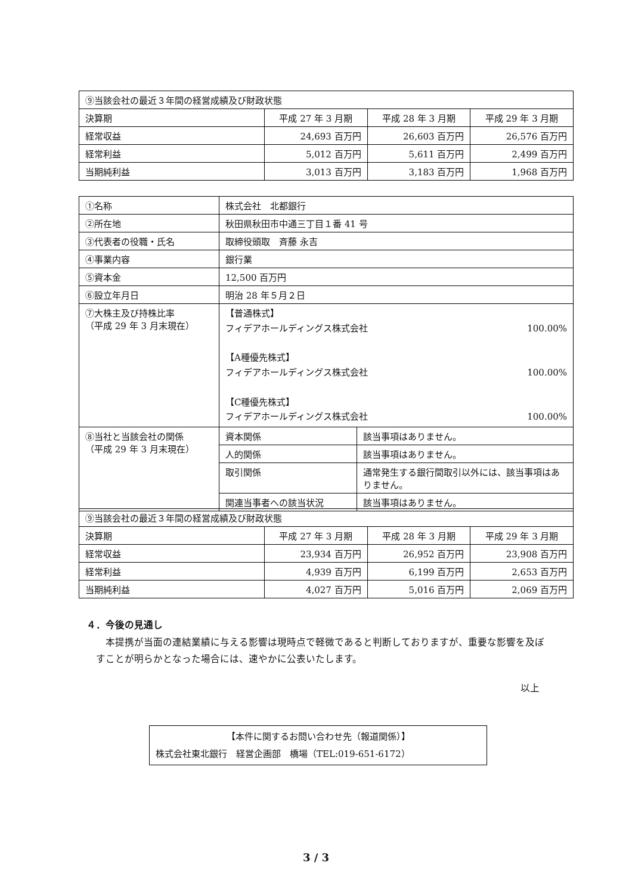| ⑨当該会社の最近３年間の経営成績及び財政状態 | | | |
| 決算期 | 平成 27 年 3 月期 | 平成 28 年 3 月期 | 平成 29 年 3 月期 |
| 経常収益 | 24,693 百万円 | 26,603 百万円 | 26,576 百万円 |
| 経常利益 | 5,012 百万円 | 5,611 百万円 | 2,499 百万円 |
| 当期純利益 | 3,013 百万円 | 3,183 百万円 | 1,968 百万円 |
| ①名称 | 株式会社 北都銀行 | |
| ②所在地 | 秋田県秋田市中通三丁目１番 41 号 | |
| ③代表者の役職・氏名 | 取締役頭取 斉藤 永吉 | |
| ④事業内容 | 銀行業 | |
| ⑤資本金 | 12,500 百万円 | |
| ⑥設立年月日 | 明治 28 年５月２日 | |
| ⑦大株主及び持株比率 （平成 29 年 3 月末現在） | 【普通株式】 フィデアホールディングス株式会社 100.00% 【A種優先株式】 フィデアホールディングス株式会社 100.00% 【C種優先株式】 フィデアホールディングス株式会社 100.00% | |
| ⑧当社と当該会社の関係 （平成 29 年 3 月末現在） | 資本関係 | 該当事項はありません。 |
| | 人的関係 | 該当事項はありません。 |
| | 取引関係 | 通常発生する銀行間取引以外には、該当事項はありません。 |
| | 関連当事者への該当状況 | 該当事項はありません。 |
| ⑨当該会社の最近３年間の経営成績及び財政状態 | | | |
| 決算期 | 平成 27 年 3 月期 | 平成 28 年 3 月期 | 平成 29 年 3 月期 |
| 経常収益 | 23,934 百万円 | 26,952 百万円 | 23,908 百万円 |
| 経常利益 | 4,939 百万円 | 6,199 百万円 | 2,653 百万円 |
| 当期純利益 | 4,027 百万円 | 5,016 百万円 | 2,069 百万円 |
４．今後の見通し
本提携が当面の連結業績に与える影響は現時点で軽微であると判断しておりますが、重要な影響を及ぼすことが明らかとなった場合には、速やかに公表いたします。
以上
【本件に関するお問い合わせ先（報道関係）】
株式会社東北銀行　経営企画部　橋場（TEL:019-651-6172）
3 / 3